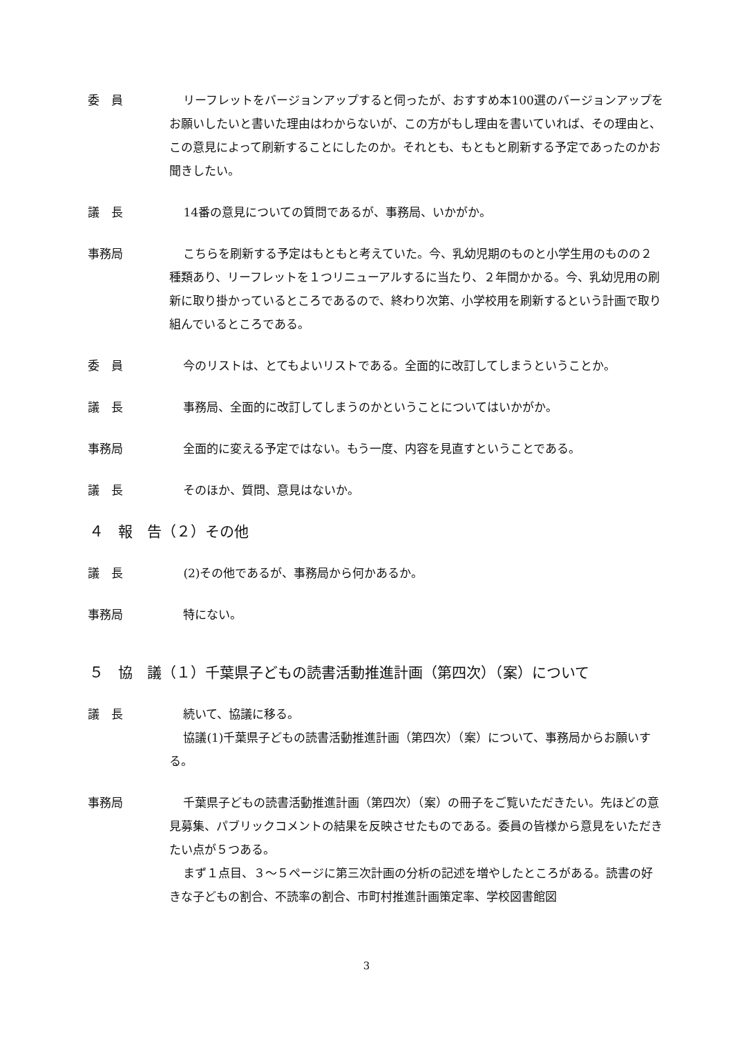委　員 リーフレットをバージョンアップすると伺ったが、おすすめ本100選のバージョンアップをお願いしたいと書いた理由はわからないが、この方がもし理由を書いていれば、その理由と、この意見によって刷新することにしたのか。それとも、もともと刷新する予定であったのかお聞きしたい。
議　長 14番の意見についての質問であるが、事務局、いかがか。
事務局 こちらを刷新する予定はもともと考えていた。今、乳幼児期のものと小学生用のものの２種類あり、リーフレットを１つリニューアルするに当たり、２年間かかる。今、乳幼児用の刷新に取り掛かっているところであるので、終わり次第、小学校用を刷新するという計画で取り組んでいるところである。
委　員 今のリストは、とてもよいリストである。全面的に改訂してしまうということか。
議　長 事務局、全面的に改訂してしまうのかということについてはいかがか。
事務局 全面的に変える予定ではない。もう一度、内容を見直すということである。
議　長 そのほか、質問、意見はないか。
４　報　告（２）その他
議　長 (2)その他であるが、事務局から何かあるか。
事務局 特にない。
５　協　議（１）千葉県子どもの読書活動推進計画（第四次）（案）について
議　長 続いて、協議に移る。
協議(1)千葉県子どもの読書活動推進計画（第四次）（案）について、事務局からお願いする。
事務局 千葉県子どもの読書活動推進計画（第四次）（案）の冊子をご覧いただきたい。先ほどの意見募集、パブリックコメントの結果を反映させたものである。委員の皆様から意見をいただきたい点が５つある。
まず１点目、３～５ページに第三次計画の分析の記述を増やしたところがある。読書の好きな子どもの割合、不読率の割合、市町村推進計画策定率、学校図書館図
3